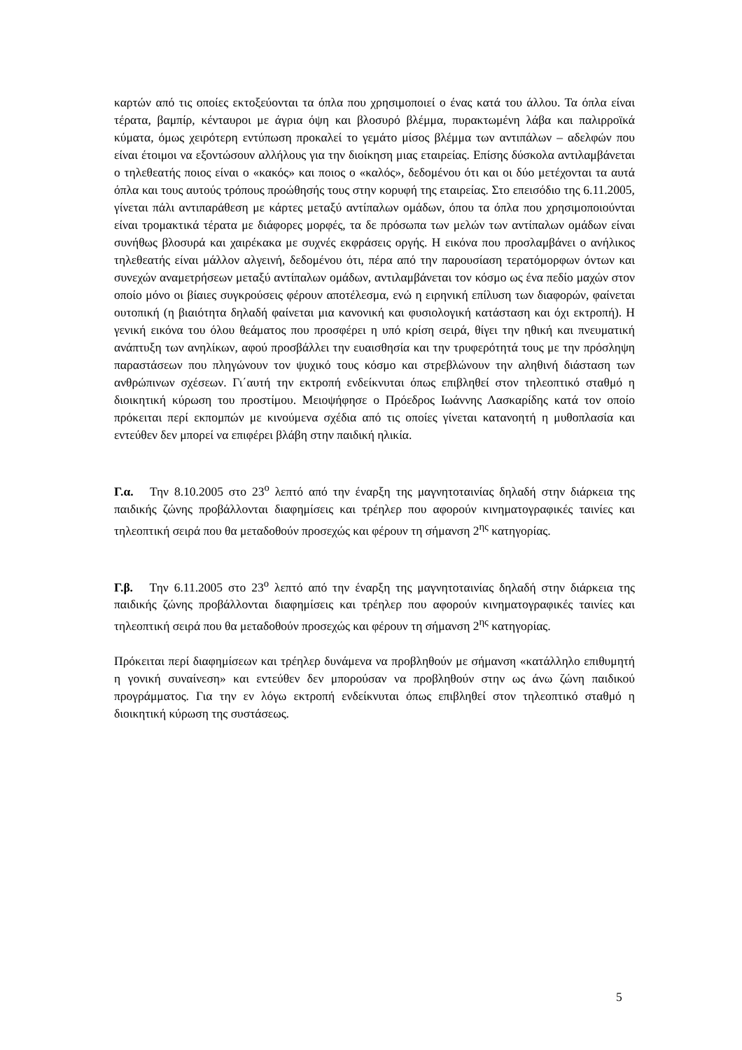καρτών από τις οποίες εκτοξεύονται τα όπλα που χρησιμοποιεί ο ένας κατά του άλλου. Τα όπλα είναι τέρατα, βαμπίρ, κένταυροι με άγρια όψη και βλοσυρό βλέμμα, πυρακτωμένη λάβα και παλιρροϊκά κύματα, όμως χειρότερη εντύπωση προκαλεί το γεμάτο μίσος βλέμμα των αντιπάλων – αδελφών που είναι έτοιμοι να εξοντώσουν αλλήλους για την διοίκηση μιας εταιρείας. Επίσης δύσκολα αντιλαμβάνεται ο τηλεθεατής ποιος είναι ο «κακός» και ποιος ο «καλός», δεδομένου ότι και οι δύο μετέχονται τα αυτά όπλα και τους αυτούς τρόπους προώθησής τους στην κορυφή της εταιρείας. Στο επεισόδιο της 6.11.2005, γίνεται πάλι αντιπαράθεση με κάρτες μεταξύ αντίπαλων ομάδων, όπου τα όπλα που χρησιμοποιούνται είναι τρομακτικά τέρατα με διάφορες μορφές, τα δε πρόσωπα των μελών των αντίπαλων ομάδων είναι συνήθως βλοσυρά και χαιρέκακα με συχνές εκφράσεις οργής. Η εικόνα που προσλαμβάνει ο ανήλικος τηλεθεατής είναι μάλλον αλγεινή, δεδομένου ότι, πέρα από την παρουσίαση τερατόμορφων όντων και συνεχών αναμετρήσεων μεταξύ αντίπαλων ομάδων, αντιλαμβάνεται τον κόσμο ως ένα πεδίο μαχών στον οποίο μόνο οι βίαιες συγκρούσεις φέρουν αποτέλεσμα, ενώ η ειρηνική επίλυση των διαφορών, φαίνεται ουτοπική (η βιαιότητα δηλαδή φαίνεται μια κανονική και φυσιολογική κατάσταση και όχι εκτροπή). Η γενική εικόνα του όλου θεάματος που προσφέρει η υπό κρίση σειρά, θίγει την ηθική και πνευματική ανάπτυξη των ανηλίκων, αφού προσβάλλει την ευαισθησία και την τρυφερότητά τους με την πρόσληψη παραστάσεων που πληγώνουν τον ψυχικό τους κόσμο και στρεβλώνουν την αληθινή διάσταση των ανθρώπινων σχέσεων. Γι΄αυτή την εκτροπή ενδείκνυται όπως επιβληθεί στον τηλεοπτικό σταθμό η διοικητική κύρωση του προστίμου. Μειοψήφησε ο Πρόεδρος Ιωάννης Λασκαρίδης κατά τον οποίο πρόκειται περί εκπομπών με κινούμενα σχέδια από τις οποίες γίνεται κατανοητή η μυθοπλασία και εντεύθεν δεν μπορεί να επιφέρει βλάβη στην παιδική ηλικία.
Γ.α. Την 8.10.2005 στο 23<sup>ο</sup> λεπτό από την έναρξη της μαγνητοταινίας δηλαδή στην διάρκεια της παιδικής ζώνης προβάλλονται διαφημίσεις και τρέηλερ που αφορούν κινηματογραφικές ταινίες και τηλεοπτική σειρά που θα μεταδοθούν προσεχώς και φέρουν τη σήμανση 2<sup>ης</sup> κατηγορίας.
Γ.β. Την 6.11.2005 στο 23<sup>ο</sup> λεπτό από την έναρξη της μαγνητοταινίας δηλαδή στην διάρκεια της παιδικής ζώνης προβάλλονται διαφημίσεις και τρέηλερ που αφορούν κινηματογραφικές ταινίες και τηλεοπτική σειρά που θα μεταδοθούν προσεχώς και φέρουν τη σήμανση 2<sup>ης</sup> κατηγορίας.
Πρόκειται περί διαφημίσεων και τρέηλερ δυνάμενα να προβληθούν με σήμανση «κατάλληλο επιθυμητή η γονική συναίνεση» και εντεύθεν δεν μπορούσαν να προβληθούν στην ως άνω ζώνη παιδικού προγράμματος. Για την εν λόγω εκτροπή ενδείκνυται όπως επιβληθεί στον τηλεοπτικό σταθμό η διοικητική κύρωση της συστάσεως.
5